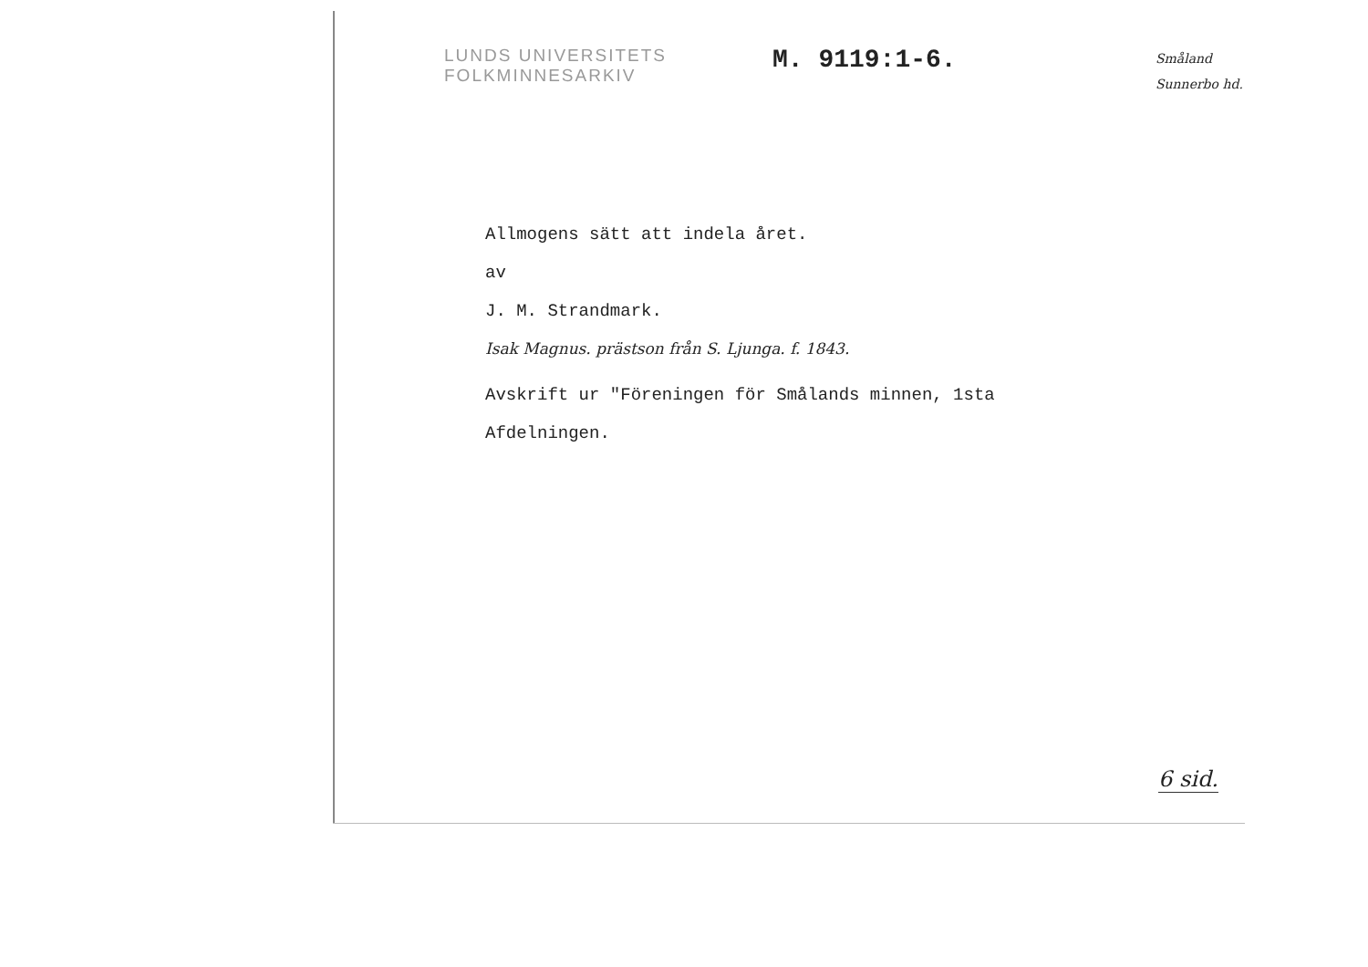LUNDS UNIVERSITETS
FOLKMINNESARKIV
M. 9119:1-6.
Småland
Sunnerbo hd.
Allmogens sätt att indela året.
av
J. M. Strandmark.
Isak Magnus. prästson från S. Ljunga. f. 1843.
Avskrift ur "Föreningen för Smålands minnen, 1sta
Afdelningen.
6 sid.